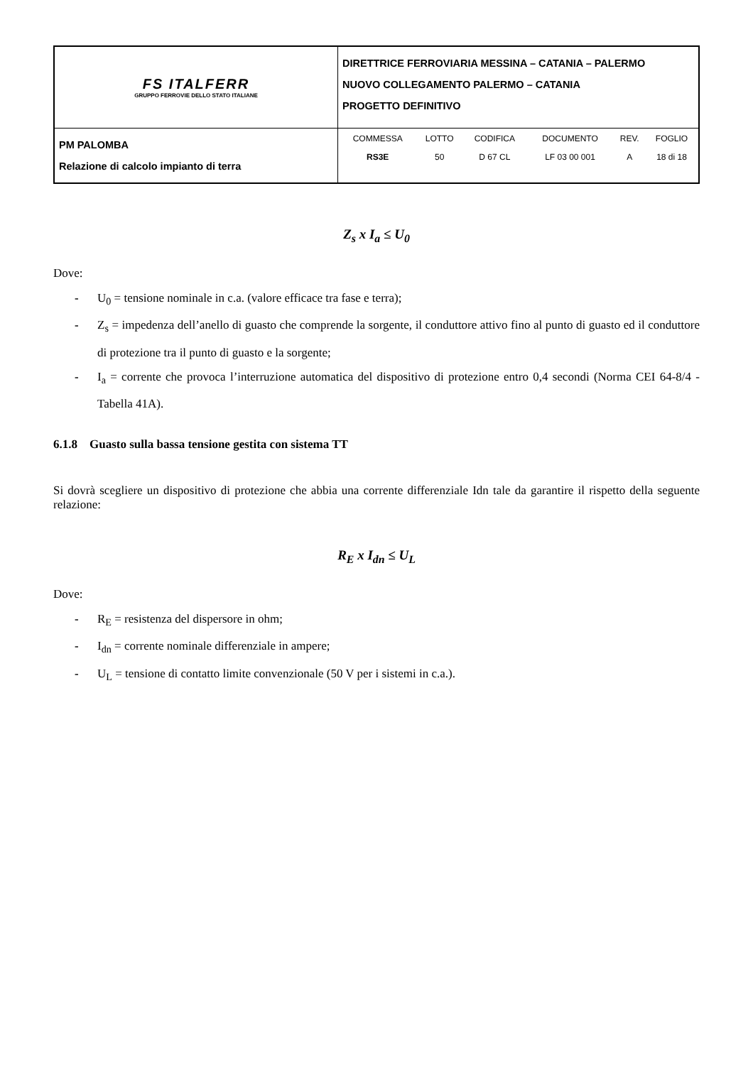| FS ITALFERR GRUPPO FERROVIE DELLO STATO ITALIANE | DIRETTRICE FERROVIARIA MESSINA – CATANIA – PALERMO NUOVO COLLEGAMENTO PALERMO – CATANIA PROGETTO DEFINITIVO |
| PM PALOMBA Relazione di calcolo impianto di terra | / COMMESSA / LOTTO / CODIFICA / DOCUMENTO / REV. / FOGLIO / / RS3E / 50 / D 67 CL / LF 03 00 001 / A / 18 di 18 / |
Z<sub>s</sub> x I<sub>a</sub> ≤ U<sub>0</sub>
Dove:
- U<sub>0</sub> = tensione nominale in c.a. (valore efficace tra fase e terra);
- Z<sub>s</sub> = impedenza dell’anello di guasto che comprende la sorgente, il conduttore attivo fino al punto di guasto ed il conduttore di protezione tra il punto di guasto e la sorgente;
- I<sub>a</sub> = corrente che provoca l’interruzione automatica del dispositivo di protezione entro 0,4 secondi (Norma CEI 64-8/4 - Tabella 41A).
6.1.8 Guasto sulla bassa tensione gestita con sistema TT
Si dovrà scegliere un dispositivo di protezione che abbia una corrente differenziale Idn tale da garantire il rispetto della seguente relazione:
R<sub>E</sub> x I<sub>dn</sub> ≤ U<sub>L</sub>
Dove:
- R<sub>E</sub> = resistenza del dispersore in ohm;
- I<sub>dn</sub> = corrente nominale differenziale in ampere;
- U<sub>L</sub> = tensione di contatto limite convenzionale (50 V per i sistemi in c.a.).